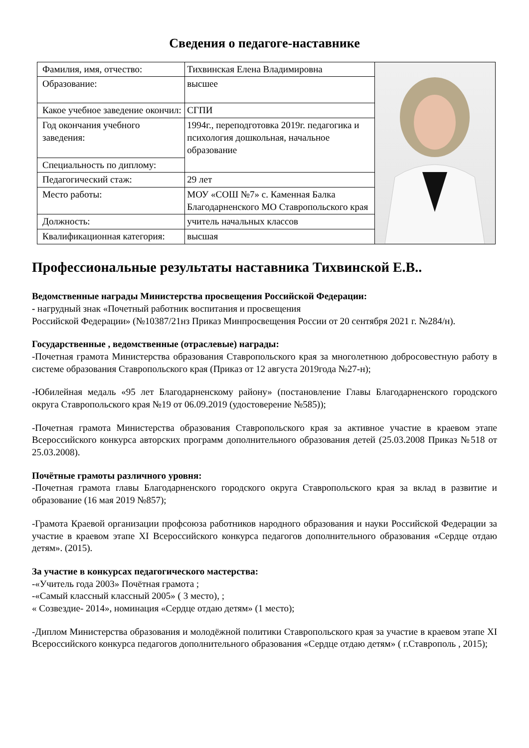Сведения о педагоге-наставнике
| Фамилия, имя, отчество: | Тихвинская Елена Владимировна | |
| Образование: | высшее | |
| Какое учебное заведение окончил: | СГПИ | |
| Год окончания учебного заведения: | 1994г., переподготовка 2019г. педагогика и психология дошкольная, начальное образование | |
| Специальность по диплому: | | |
| Педагогический стаж: | 29 лет | |
| Место работы: | МОУ «СОШ №7» с. Каменная Балка Благодарненского МО Ставропольского края | |
| Должность: | учитель начальных классов | |
| Квалификационная категория: | высшая | |
Профессиональные результаты наставника Тихвинской Е.В..
Ведомственные награды Министерства просвещения Российской Федерации:
- нагрудный знак «Почетный работник воспитания и просвещения
Российской Федерации» (№10387/21нз Приказ Минпросвещения России от 20 сентября 2021 г. №284/н).
Государственные , ведомственные (отраслевые) награды:
-Почетная грамота Министерства образования Ставропольского края за многолетнюю добросовестную работу в системе образования Ставропольского края (Приказ от 12 августа 2019года №27-н);
-Юбилейная медаль «95 лет Благодарненскому району» (постановление Главы Благодарненского городского округа Ставропольского края №19 от 06.09.2019 (удостоверение №585));
-Почетная грамота Министерства образования Ставропольского края за активное участие в краевом этапе Всероссийского конкурса авторских программ дополнительного образования детей (25.03.2008 Приказ №518 от 25.03.2008).
Почётные грамоты различного уровня:
-Почетная грамота главы Благодарненского городского округа Ставропольского края за вклад в развитие и образование (16 мая 2019 №857);
-Грамота Краевой организации профсоюза работников народного образования и науки Российской Федерации за участие в краевом этапе XI Всероссийского конкурса педагогов дополнительного образования «Сердце отдаю детям». (2015).
За участие в конкурсах педагогического мастерства:
-«Учитель года 2003» Почётная грамота ;
-«Самый классный классный 2005» ( 3 место), ;
« Созвездие- 2014», номинация «Сердце отдаю детям» (1 место);
-Диплом Министерства образования и молодёжной политики Ставропольского края за участие в краевом этапе XI Всероссийского конкурса педагогов дополнительного образования «Сердце отдаю детям» ( г.Ставрополь , 2015);